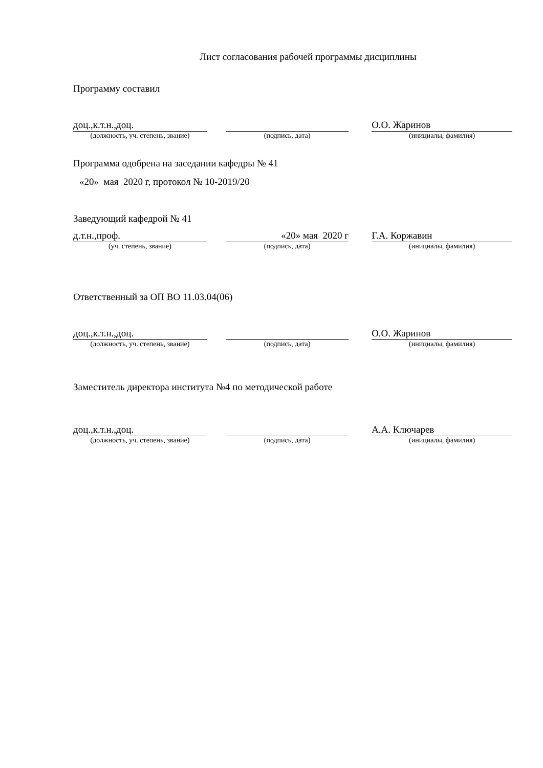Лист согласования рабочей программы дисциплины
Программу составил
доц.,к.т.н.,доц.
(должность, уч. степень, звание)
(подпись, дата)
О.О. Жаринов
(инициалы, фамилия)
Программа одобрена на заседании кафедры № 41
«20» мая 2020 г, протокол № 10-2019/20
Заведующий кафедрой № 41
д.т.н.,проф.
(уч. степень, звание)
«20» мая 2020 г
(подпись, дата)
Г.А. Коржавин
(инициалы, фамилия)
Ответственный за ОП ВО 11.03.04(06)
доц.,к.т.н.,доц.
(должность, уч. степень, звание)
(подпись, дата)
О.О. Жаринов
(инициалы, фамилия)
Заместитель директора института №4 по методической работе
доц.,к.т.н.,доц.
(должность, уч. степень, звание)
(подпись, дата)
А.А. Ключарев
(инициалы, фамилия)